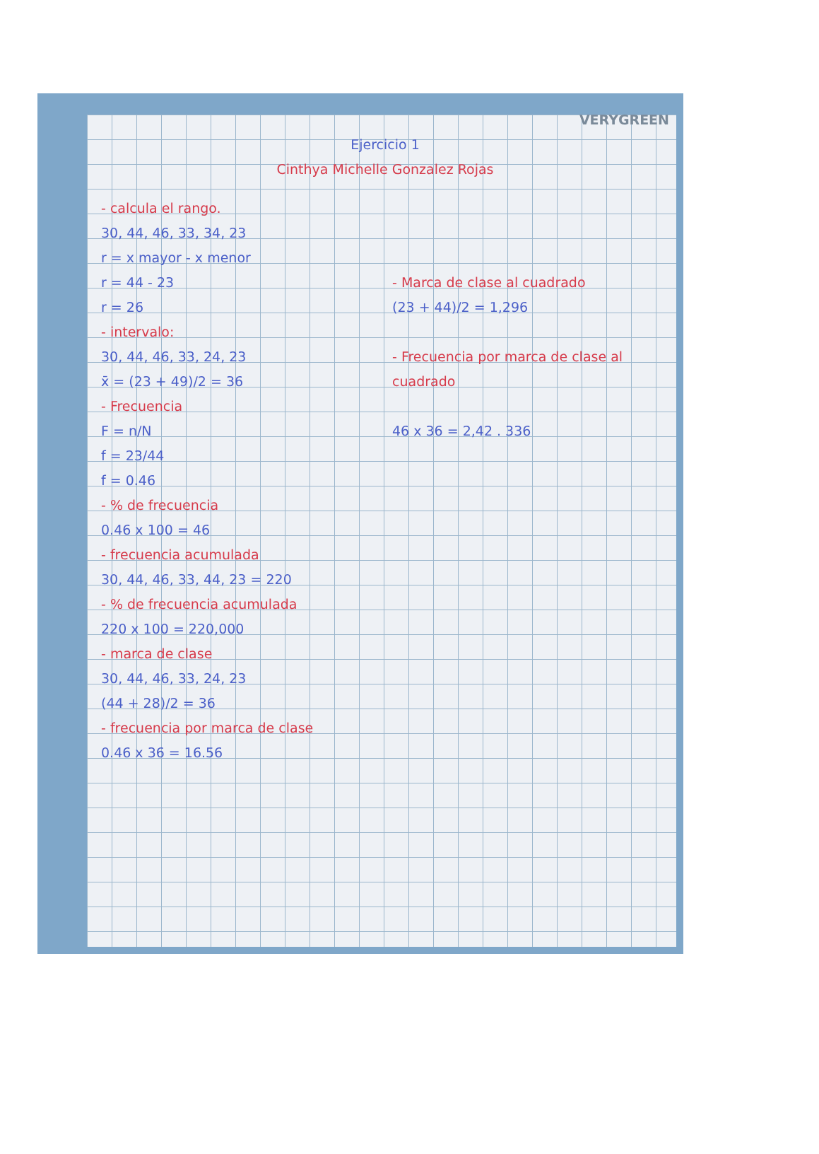VERYGREEN
Ejercicio 1
Cinthya Michelle Gonzalez Rojas
- calcula el rango.
30, 44, 46, 33, 34, 23
r = x mayor - x menor
r = 44 - 23
r = 26
- intervalo:
30, 44, 46, 33, 24, 23
x̄ = (23 + 49)/2 = 36
- Frecuencia
F = n/N
f = 23/44
f = 0.46
- % de frecuencia
0.46 x 100 = 46
- frecuencia acumulada
30, 44, 46, 33, 44, 23 = 220
- % de frecuencia acumulada
220 x 100 = 220,000
- marca de clase
30, 44, 46, 33, 24, 23
(44 + 28)/2 = 36
- frecuencia por marca de clase
0.46 x 36 = 16.56
- Marca de clase al cuadrado
(23 + 44)/2 = 1,296
- Frecuencia por marca de clase al cuadrado
46 x 36 = 2,42 . 336